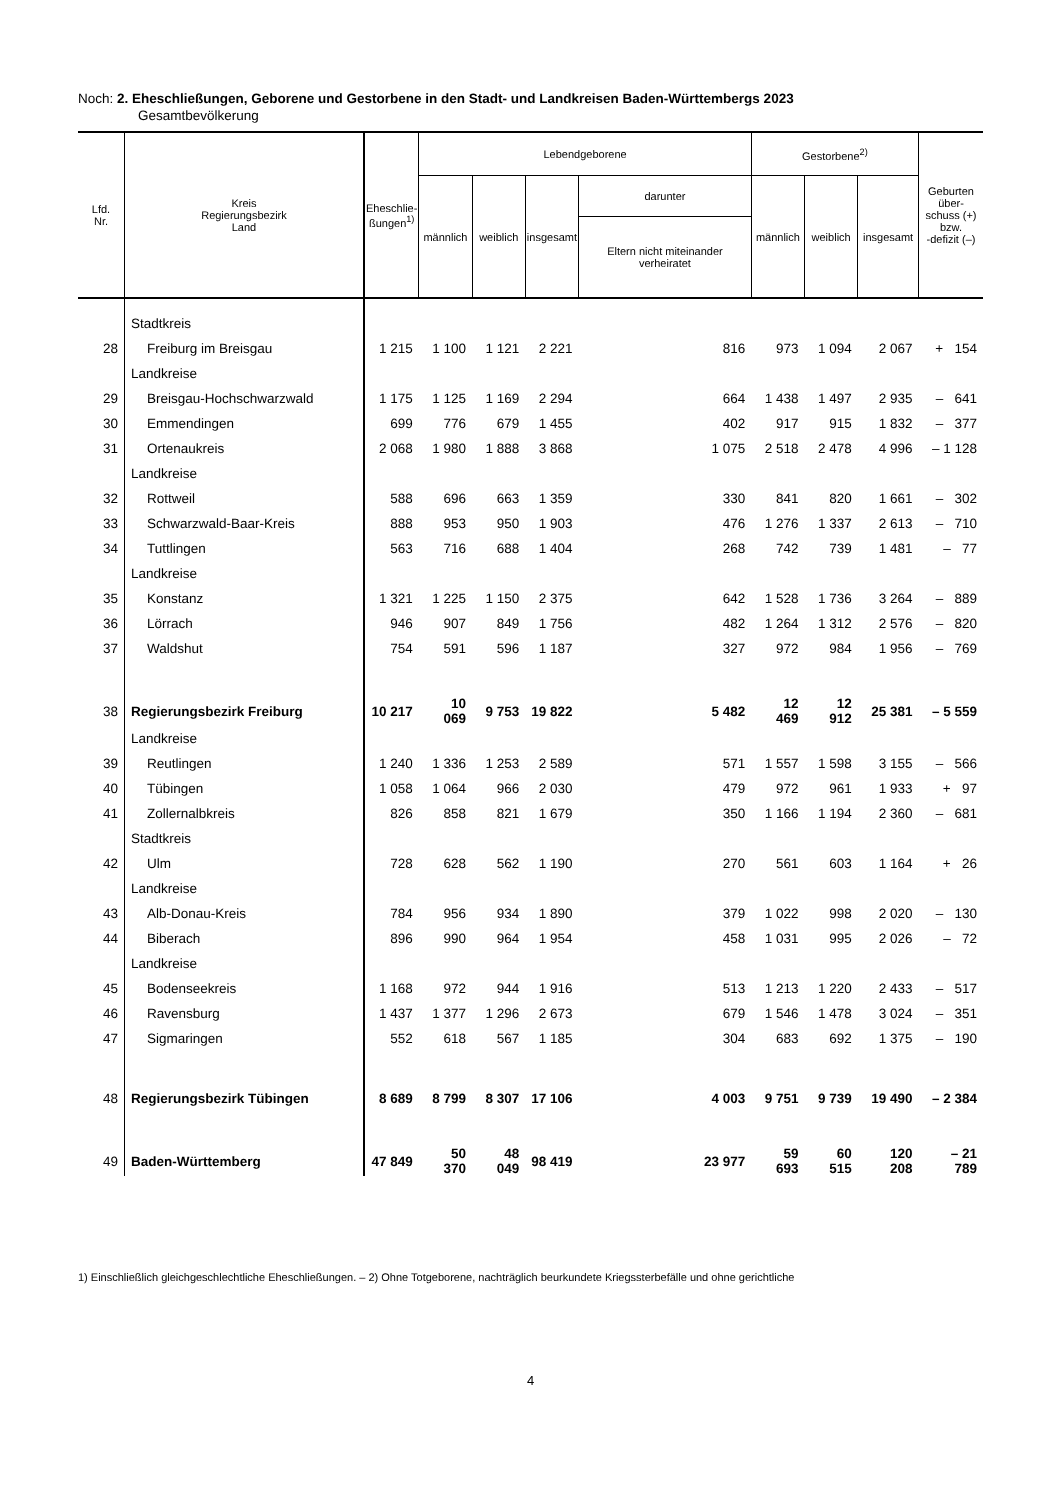Noch: 2. Eheschließungen, Geborene und Gestorbene in den Stadt- und Landkreisen Baden-Württembergs 2023
Gesamtbevölkerung
| Lfd. Nr. | Kreis Regierungsbezirk Land | Eheschlie- ßungen<sup>1)</sup> | Lebendgeborene | | | | Gestorbene<sup>2)</sup> | | | Geburten über- schuss (+) bzw. -defizit (–) |
| --- | --- | --- | --- | --- | --- | --- | --- | --- | --- | --- |
| | | | männlich | weiblich | insgesamt | darunter | männlich | weiblich | insgesamt | |
| | | | | | | Eltern nicht miteinander verheiratet | | | | |
| | Stadtkreis | | | | | | | | | |
| 28 | Freiburg im Breisgau | 1 215 | 1 100 | 1 121 | 2 221 | 816 | 973 | 1 094 | 2 067 | + 154 |
| | Landkreise | | | | | | | | | |
| 29 | Breisgau-Hochschwarzwald | 1 175 | 1 125 | 1 169 | 2 294 | 664 | 1 438 | 1 497 | 2 935 | – 641 |
| 30 | Emmendingen | 699 | 776 | 679 | 1 455 | 402 | 917 | 915 | 1 832 | – 377 |
| 31 | Ortenaukreis | 2 068 | 1 980 | 1 888 | 3 868 | 1 075 | 2 518 | 2 478 | 4 996 | – 1 128 |
| | Landkreise | | | | | | | | | |
| 32 | Rottweil | 588 | 696 | 663 | 1 359 | 330 | 841 | 820 | 1 661 | – 302 |
| 33 | Schwarzwald-Baar-Kreis | 888 | 953 | 950 | 1 903 | 476 | 1 276 | 1 337 | 2 613 | – 710 |
| 34 | Tuttlingen | 563 | 716 | 688 | 1 404 | 268 | 742 | 739 | 1 481 | – 77 |
| | Landkreise | | | | | | | | | |
| 35 | Konstanz | 1 321 | 1 225 | 1 150 | 2 375 | 642 | 1 528 | 1 736 | 3 264 | – 889 |
| 36 | Lörrach | 946 | 907 | 849 | 1 756 | 482 | 1 264 | 1 312 | 2 576 | – 820 |
| 37 | Waldshut | 754 | 591 | 596 | 1 187 | 327 | 972 | 984 | 1 956 | – 769 |
| 38 | Regierungsbezirk Freiburg | 10 217 | 10 069 | 9 753 | 19 822 | 5 482 | 12 469 | 12 912 | 25 381 | – 5 559 |
| | Landkreise | | | | | | | | | |
| 39 | Reutlingen | 1 240 | 1 336 | 1 253 | 2 589 | 571 | 1 557 | 1 598 | 3 155 | – 566 |
| 40 | Tübingen | 1 058 | 1 064 | 966 | 2 030 | 479 | 972 | 961 | 1 933 | + 97 |
| 41 | Zollernalbkreis | 826 | 858 | 821 | 1 679 | 350 | 1 166 | 1 194 | 2 360 | – 681 |
| | Stadtkreis | | | | | | | | | |
| 42 | Ulm | 728 | 628 | 562 | 1 190 | 270 | 561 | 603 | 1 164 | + 26 |
| | Landkreise | | | | | | | | | |
| 43 | Alb-Donau-Kreis | 784 | 956 | 934 | 1 890 | 379 | 1 022 | 998 | 2 020 | – 130 |
| 44 | Biberach | 896 | 990 | 964 | 1 954 | 458 | 1 031 | 995 | 2 026 | – 72 |
| | Landkreise | | | | | | | | | |
| 45 | Bodenseekreis | 1 168 | 972 | 944 | 1 916 | 513 | 1 213 | 1 220 | 2 433 | – 517 |
| 46 | Ravensburg | 1 437 | 1 377 | 1 296 | 2 673 | 679 | 1 546 | 1 478 | 3 024 | – 351 |
| 47 | Sigmaringen | 552 | 618 | 567 | 1 185 | 304 | 683 | 692 | 1 375 | – 190 |
| 48 | Regierungsbezirk Tübingen | 8 689 | 8 799 | 8 307 | 17 106 | 4 003 | 9 751 | 9 739 | 19 490 | – 2 384 |
| 49 | Baden-Württemberg | 47 849 | 50 370 | 48 049 | 98 419 | 23 977 | 59 693 | 60 515 | 120 208 | – 21 789 |
1) Einschließlich gleichgeschlechtliche Eheschließungen. – 2) Ohne Totgeborene, nachträglich beurkundete Kriegssterbefälle und ohne gerichtliche
4